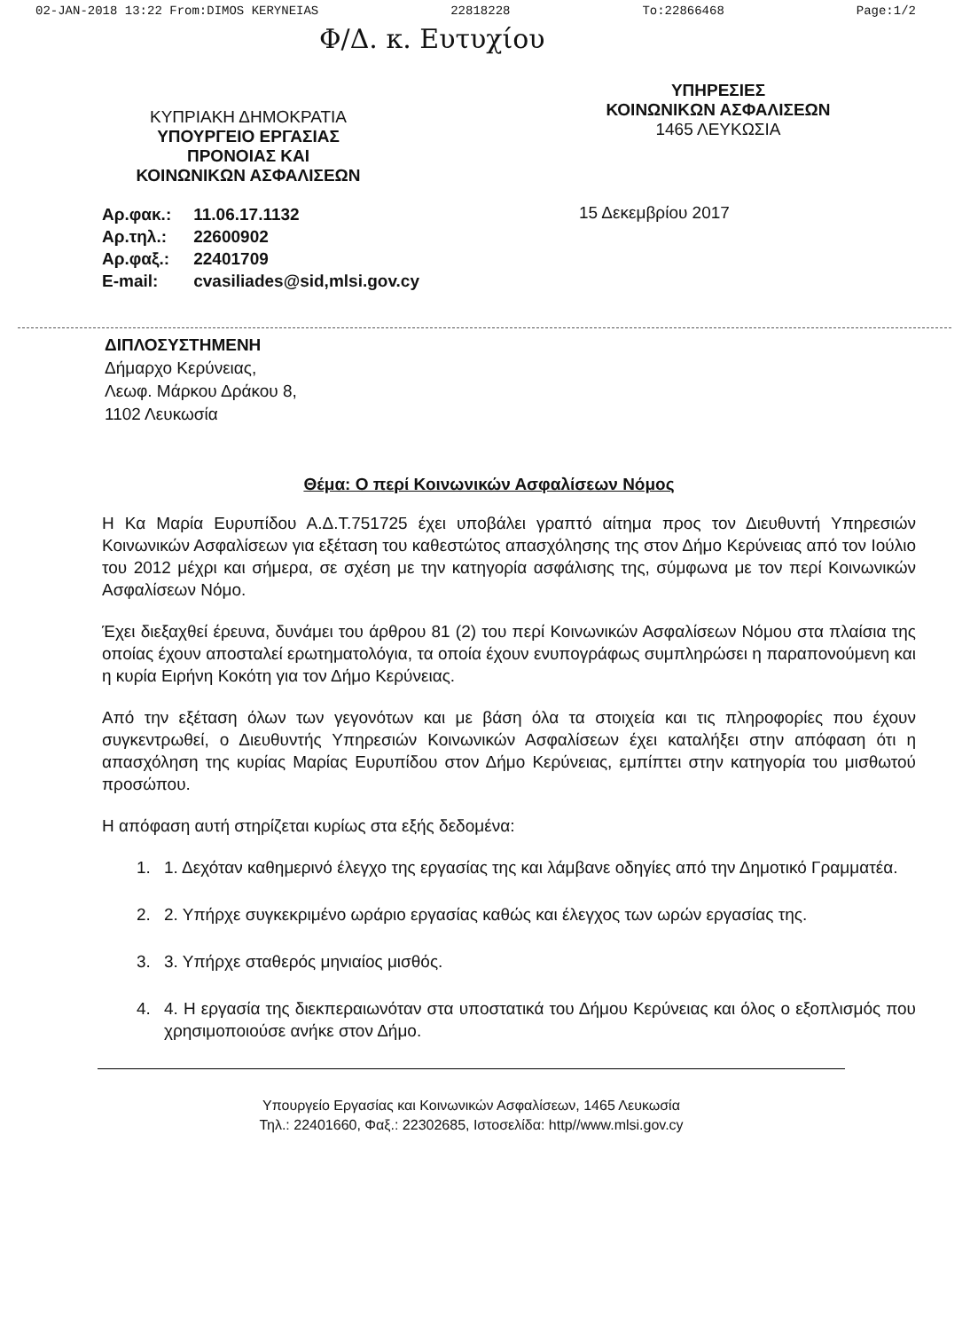02-JAN-2018 13:22 From:DIMOS KERYNEIAS 22818228 To:22866468 Page:1/2
Φ/Δ. κ. Ευτυχίου
ΚΥΠΡΙΑΚΗ ΔΗΜΟΚΡΑΤΙΑ
ΥΠΟΥΡΓΕΙΟ ΕΡΓΑΣΙΑΣ
ΠΡΟΝΟΙΑΣ ΚΑΙ
ΚΟΙΝΩΝΙΚΩΝ ΑΣΦΑΛΙΣΕΩΝ
ΥΠΗΡΕΣΙΕΣ
ΚΟΙΝΩΝΙΚΩΝ ΑΣΦΑΛΙΣΕΩΝ
1465 ΛΕΥΚΩΣΙΑ
| Αρ.φακ.: | 11.06.17.1132 |
| Αρ.τηλ.: | 22600902 |
| Αρ.φαξ.: | 22401709 |
| E-mail: | cvasiliades@sid,mlsi.gov.cy |
15 Δεκεμβρίου 2017
ΔΙΠΛΟΣΥΣΤΗΜΕΝΗ
Δήμαρχο Κερύνειας,
Λεωφ. Μάρκου Δράκου 8,
1102 Λευκωσία
Θέμα: Ο περί Κοινωνικών Ασφαλίσεων Νόμος
Η Κα Μαρία Ευρυπίδου Α.Δ.Τ.751725 έχει υποβάλει γραπτό αίτημα προς τον Διευθυντή Υπηρεσιών Κοινωνικών Ασφαλίσεων για εξέταση του καθεστώτος απασχόλησης της στον Δήμο Κερύνειας από τον Ιούλιο του 2012 μέχρι και σήμερα, σε σχέση με την κατηγορία ασφάλισης της, σύμφωνα με τον περί Κοινωνικών Ασφαλίσεων Νόμο.
Έχει διεξαχθεί έρευνα, δυνάμει του άρθρου 81 (2) του περί Κοινωνικών Ασφαλίσεων Νόμου στα πλαίσια της οποίας έχουν αποσταλεί ερωτηματολόγια, τα οποία έχουν ενυπογράφως συμπληρώσει η παραπονούμενη και η κυρία Ειρήνη Κοκότη για τον Δήμο Κερύνειας.
Από την εξέταση όλων των γεγονότων και με βάση όλα τα στοιχεία και τις πληροφορίες που έχουν συγκεντρωθεί, ο Διευθυντής Υπηρεσιών Κοινωνικών Ασφαλίσεων έχει καταλήξει στην απόφαση ότι η απασχόληση της κυρίας Μαρίας Ευρυπίδου στον Δήμο Κερύνειας, εμπίπτει στην κατηγορία του μισθωτού προσώπου.
Η απόφαση αυτή στηρίζεται κυρίως στα εξής δεδομένα:
1. 1. Δεχόταν καθημερινό έλεγχο της εργασίας της και λάμβανε οδηγίες από την Δημοτικό Γραμματέα.
2. 2. Υπήρχε συγκεκριμένο ωράριο εργασίας καθώς και έλεγχος των ωρών εργασίας της.
3. 3. Υπήρχε σταθερός μηνιαίος μισθός.
4. 4. Η εργασία της διεκπεραιωνόταν στα υποστατικά του Δήμου Κερύνειας και όλος ο εξοπλισμός που χρησιμοποιούσε ανήκε στον Δήμο.
Υπουργείο Εργασίας και Κοινωνικών Ασφαλίσεων, 1465 Λευκωσία
Τηλ.: 22401660, Φαξ.: 22302685, Ιστοσελίδα: http//www.mlsi.gov.cy